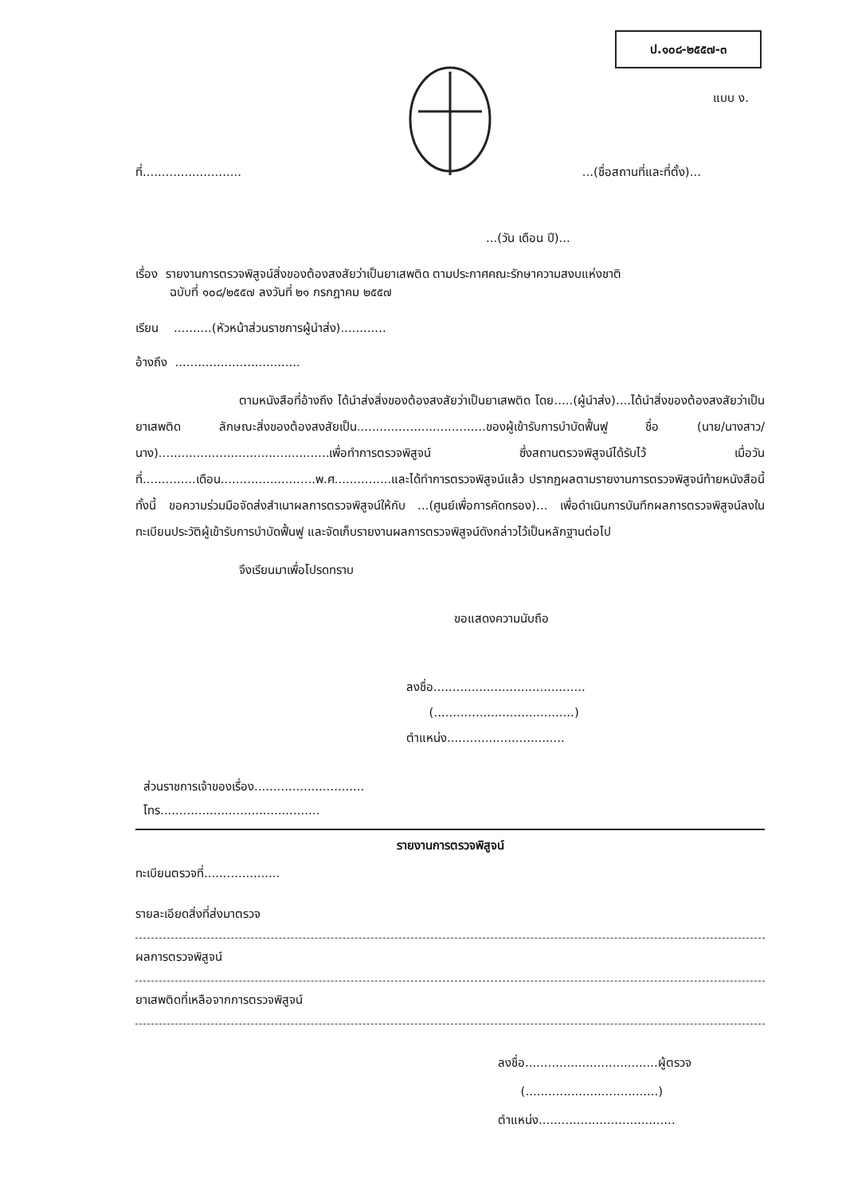ป.๑๐๘-๒๕๕๗-๓
แบบ ง.
ที่.............................(ชื่อสถานที่และที่ตั้ง)...
...(วัน เดือน ปี)...
เรื่อง รายงานการตรวจพิสูจน์สิ่งของต้องสงสัยว่าเป็นยาเสพติด ตามประกาศคณะรักษาความสงบแห่งชาติ
ฉบับที่ ๑๐๘/๒๕๕๗ ลงวันที่ ๒๑ กรกฎาคม ๒๕๕๗
เรียน ..........(หัวหน้าส่วนราชการผู้นำส่ง)............
อ้างถึง .................................
ตามหนังสือที่อ้างถึง ได้นำส่งสิ่งของต้องสงสัยว่าเป็นยาเสพติด โดย.....(ผู้นำส่ง)....ได้นำสิ่งของต้องสงสัยว่าเป็นยาเสพติด ลักษณะสิ่งของต้องสงสัยเป็น..................................ของผู้เข้ารับการบำบัดฟื้นฟู ชื่อ (นาย/นางสาว/นาง).............................................เพื่อทำการตรวจพิสูจน์ ซึ่งสถานตรวจพิสูจน์ได้รับไว้ เมื่อวันที่..............เดือน.........................พ.ศ...............และได้ทำการตรวจพิสูจน์แล้ว ปรากฏผลตามรายงานการตรวจพิสูจน์ท้ายหนังสือนี้ ทั้งนี้ ขอความร่วมมือจัดส่งสำเนาผลการตรวจพิสูจน์ให้กับ ...(ศูนย์เพื่อการคัดกรอง)... เพื่อดำเนินการบันทึกผลการตรวจพิสูจน์ลงในทะเบียนประวัติผู้เข้ารับการบำบัดฟื้นฟู และจัดเก็บรายงานผลการตรวจพิสูจน์ดังกล่าวไว้เป็นหลักฐานต่อไป
จึงเรียนมาเพื่อโปรดทราบ
ขอแสดงความนับถือ
ลงชื่อ........................................
(.....................................)
ตำแหน่ง...............................
ส่วนราชการเจ้าของเรื่อง.............................
โทร..........................................
รายงานการตรวจพิสูจน์
ทะเบียนตรวจที่....................
รายละเอียดสิ่งที่ส่งมาตรวจ
ผลการตรวจพิสูจน์
ยาเสพติดที่เหลือจากการตรวจพิสูจน์
ลงชื่อ...................................ผู้ตรวจ
(...................................)
ตำแหน่ง....................................